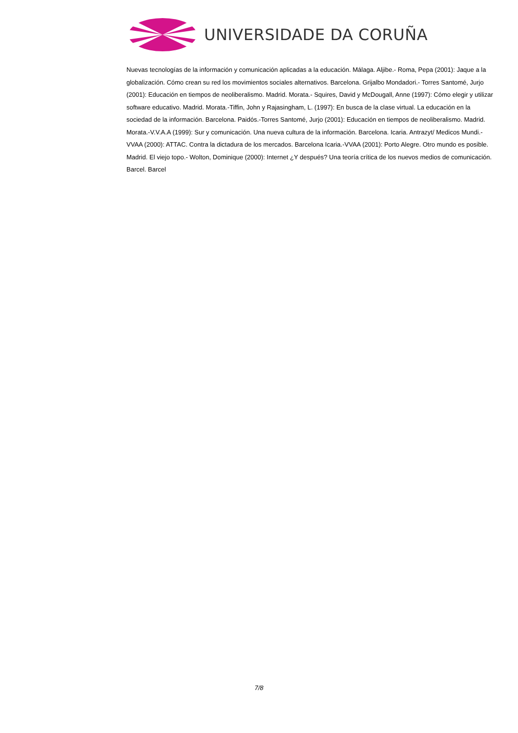UNIVERSIDADE DA CORUÑA
Nuevas tecnologías de la información y comunicación aplicadas a la educación. Málaga. Aljibe.- Roma, Pepa (2001): Jaque a la globalización. Cómo crean su red los movimientos sociales alternativos. Barcelona. Grijalbo Mondadori.- Torres Santomé, Jurjo (2001): Educación en tiempos de neoliberalismo. Madrid. Morata.- Squires, David y McDougall, Anne (1997): Cómo elegir y utilizar software educativo. Madrid. Morata.-Tiffin, John y Rajasingham, L. (1997): En busca de la clase virtual. La educación en la sociedad de la información. Barcelona. Paidós.-Torres Santomé, Jurjo (2001): Educación en tiempos de neoliberalismo. Madrid. Morata.-V.V.A.A (1999): Sur y comunicación. Una nueva cultura de la información. Barcelona. Icaria. Antrazyt/ Medicos Mundi.-VVAA (2000): ATTAC. Contra la dictadura de los mercados. Barcelona Icaria.-VVAA (2001): Porto Alegre. Otro mundo es posible. Madrid. El viejo topo.- Wolton, Dominique (2000): Internet ¿Y después? Una teoría crítica de los nuevos medios de comunicación. Barcel. Barcel
7/8